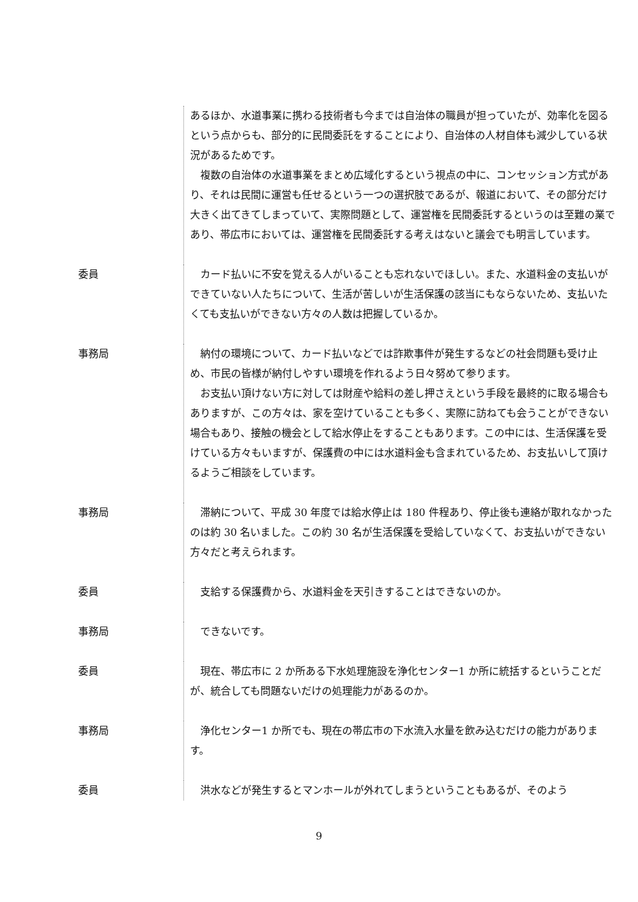あるほか、水道事業に携わる技術者も今までは自治体の職員が担っていたが、効率化を図るという点からも、部分的に民間委託をすることにより、自治体の人材自体も減少している状況があるためです。
複数の自治体の水道事業をまとめ広域化するという視点の中に、コンセッション方式があり、それは民間に運営も任せるという一つの選択肢であるが、報道において、その部分だけ大きく出てきてしまっていて、実際問題として、運営権を民間委託するというのは至難の業であり、帯広市においては、運営権を民間委託する考えはないと議会でも明言しています。
委員 カード払いに不安を覚える人がいることも忘れないでほしい。また、水道料金の支払いができていない人たちについて、生活が苦しいが生活保護の該当にもならないため、支払いたくても支払いができない方々の人数は把握しているか。
事務局 納付の環境について、カード払いなどでは詐欺事件が発生するなどの社会問題も受け止め、市民の皆様が納付しやすい環境を作れるよう日々努めて参ります。
お支払い頂けない方に対しては財産や給料の差し押さえという手段を最終的に取る場合もありますが、この方々は、家を空けていることも多く、実際に訪ねても会うことができない場合もあり、接触の機会として給水停止をすることもあります。この中には、生活保護を受けている方々もいますが、保護費の中には水道料金も含まれているため、お支払いして頂けるようご相談をしています。
事務局 滞納について、平成 30 年度では給水停止は 180 件程あり、停止後も連絡が取れなかったのは約 30 名いました。この約 30 名が生活保護を受給していなくて、お支払いができない方々だと考えられます。
委員 支給する保護費から、水道料金を天引きすることはできないのか。
事務局 できないです。
委員 現在、帯広市に 2 か所ある下水処理施設を浄化センター1 か所に統括するということだが、統合しても問題ないだけの処理能力があるのか。
事務局 浄化センター1 か所でも、現在の帯広市の下水流入水量を飲み込むだけの能力があります。
委員 洪水などが発生するとマンホールが外れてしまうということもあるが、そのよう
9